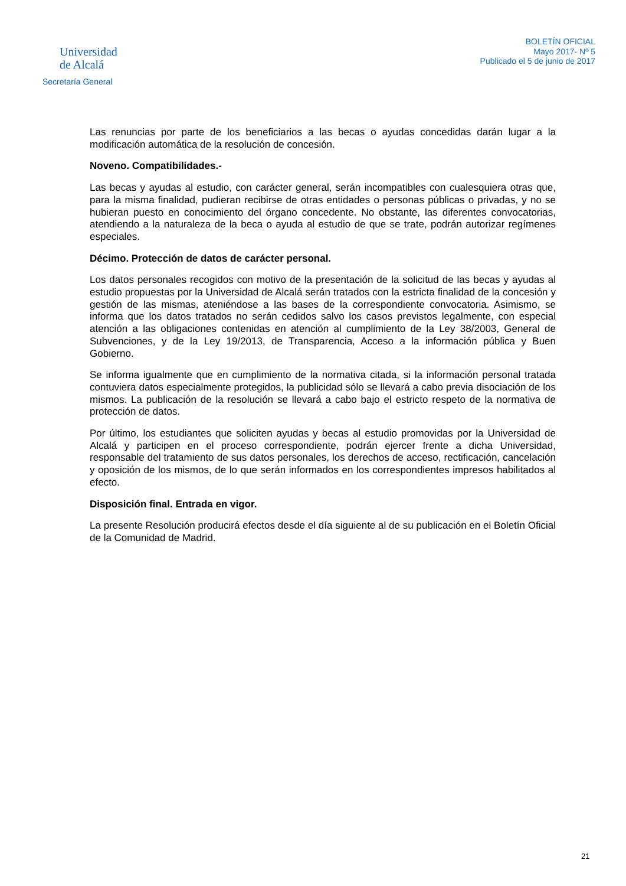Universidad
de Alcalá
Secretaría General
BOLETÍN OFICIAL
Mayo 2017- Nº 5
Publicado el 5 de junio de 2017
Las renuncias por parte de los beneficiarios a las becas o ayudas concedidas darán lugar a la modificación automática de la resolución de concesión.
Noveno. Compatibilidades.-
Las becas y ayudas al estudio, con carácter general, serán incompatibles con cualesquiera otras que, para la misma finalidad, pudieran recibirse de otras entidades o personas públicas o privadas, y no se hubieran puesto en conocimiento del órgano concedente. No obstante, las diferentes convocatorias, atendiendo a la naturaleza de la beca o ayuda al estudio de que se trate, podrán autorizar regímenes especiales.
Décimo. Protección de datos de carácter personal.
Los datos personales recogidos con motivo de la presentación de la solicitud de las becas y ayudas al estudio propuestas por la Universidad de Alcalá serán tratados con la estricta finalidad de la concesión y gestión de las mismas, ateniéndose a las bases de la correspondiente convocatoria. Asimismo, se informa que los datos tratados no serán cedidos salvo los casos previstos legalmente, con especial atención a las obligaciones contenidas en atención al cumplimiento de la Ley 38/2003, General de Subvenciones, y de la Ley 19/2013, de Transparencia, Acceso a la información pública y Buen Gobierno.
Se informa igualmente que en cumplimiento de la normativa citada, si la información personal tratada contuviera datos especialmente protegidos, la publicidad sólo se llevará a cabo previa disociación de los mismos. La publicación de la resolución se llevará a cabo bajo el estricto respeto de la normativa de protección de datos.
Por último, los estudiantes que soliciten ayudas y becas al estudio promovidas por la Universidad de Alcalá y participen en el proceso correspondiente, podrán ejercer frente a dicha Universidad, responsable del tratamiento de sus datos personales, los derechos de acceso, rectificación, cancelación y oposición de los mismos, de lo que serán informados en los correspondientes impresos habilitados al efecto.
Disposición final. Entrada en vigor.
La presente Resolución producirá efectos desde el día siguiente al de su publicación en el Boletín Oficial de la Comunidad de Madrid.
21